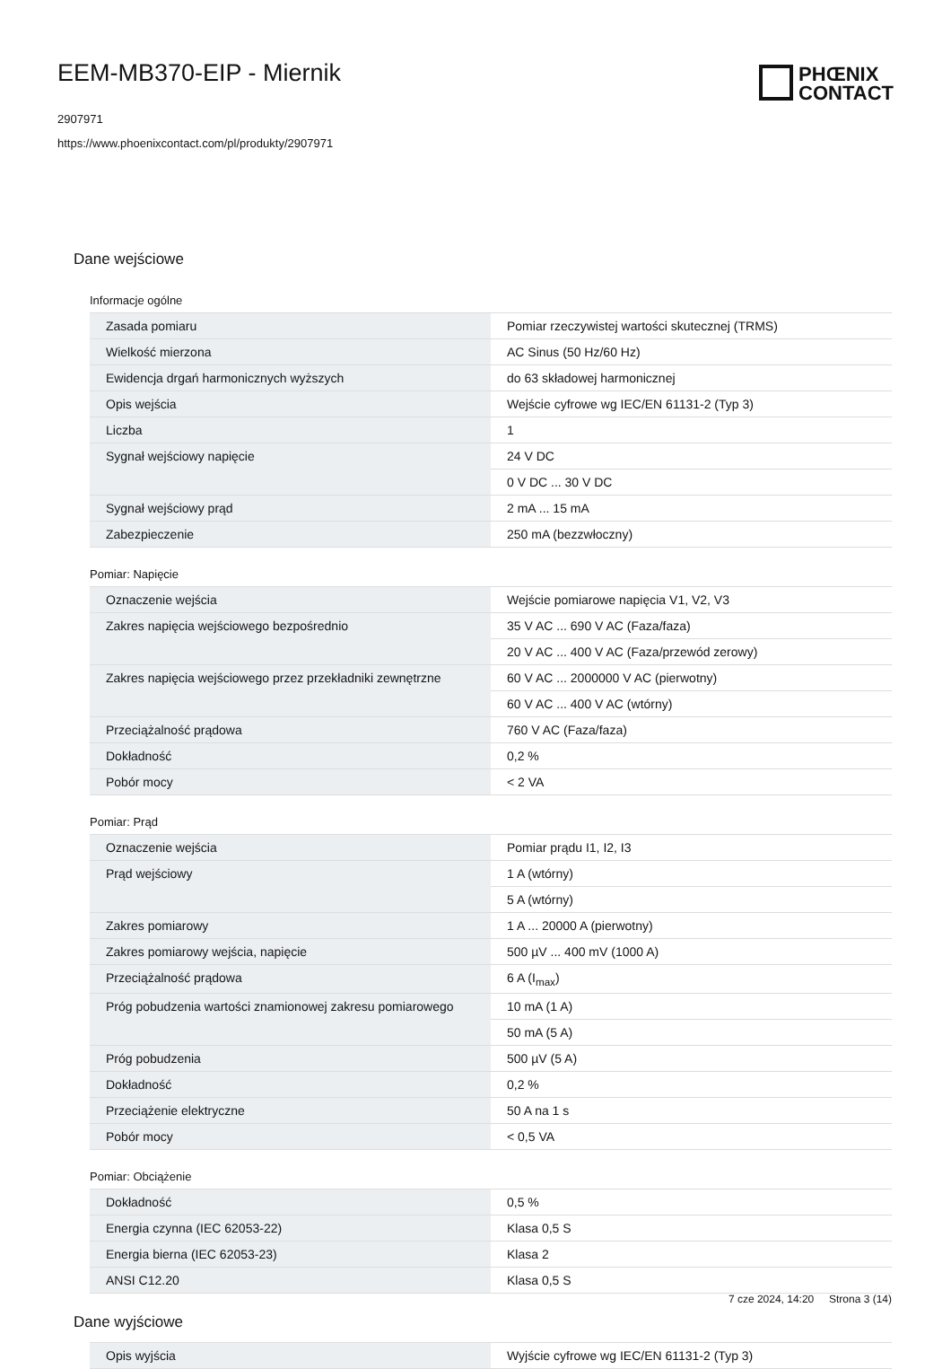EEM-MB370-EIP - Miernik
2907971
https://www.phoenixcontact.com/pl/produkty/2907971
PHŒNIX
CONTACT
Dane wejściowe
Informacje ogólne
| Zasada pomiaru | Pomiar rzeczywistej wartości skutecznej (TRMS) |
| Wielkość mierzona | AC Sinus (50 Hz/60 Hz) |
| Ewidencja drgań harmonicznych wyższych | do 63 składowej harmonicznej |
| Opis wejścia | Wejście cyfrowe wg IEC/EN 61131-2 (Typ 3) |
| Liczba | 1 |
| Sygnał wejściowy napięcie | 24 V DC |
| | 0 V DC ... 30 V DC |
| Sygnał wejściowy prąd | 2 mA ... 15 mA |
| Zabezpieczenie | 250 mA (bezzwłoczny) |
Pomiar: Napięcie
| Oznaczenie wejścia | Wejście pomiarowe napięcia V1, V2, V3 |
| Zakres napięcia wejściowego bezpośrednio | 35 V AC ... 690 V AC (Faza/faza) |
| | 20 V AC ... 400 V AC (Faza/przewód zerowy) |
| Zakres napięcia wejściowego przez przekładniki zewnętrzne | 60 V AC ... 2000000 V AC (pierwotny) |
| | 60 V AC ... 400 V AC (wtórny) |
| Przeciążalność prądowa | 760 V AC (Faza/faza) |
| Dokładność | 0,2 % |
| Pobór mocy | < 2 VA |
Pomiar: Prąd
| Oznaczenie wejścia | Pomiar prądu I1, I2, I3 |
| Prąd wejściowy | 1 A (wtórny) |
| | 5 A (wtórny) |
| Zakres pomiarowy | 1 A ... 20000 A (pierwotny) |
| Zakres pomiarowy wejścia, napięcie | 500 µV ... 400 mV (1000 A) |
| Przeciążalność prądowa | 6 A (I<sub>max</sub>) |
| Próg pobudzenia wartości znamionowej zakresu pomiarowego | 10 mA (1 A) |
| | 50 mA (5 A) |
| Próg pobudzenia | 500 µV (5 A) |
| Dokładność | 0,2 % |
| Przeciążenie elektryczne | 50 A na 1 s |
| Pobór mocy | < 0,5 VA |
Pomiar: Obciążenie
| Dokładność | 0,5 % |
| Energia czynna (IEC 62053-22) | Klasa 0,5 S |
| Energia bierna (IEC 62053-23) | Klasa 2 |
| ANSI C12.20 | Klasa 0,5 S |
Dane wyjściowe
| Opis wyjścia | Wyjście cyfrowe wg IEC/EN 61131-2 (Typ 3) |
7 cze 2024, 14:20 Strona 3 (14)